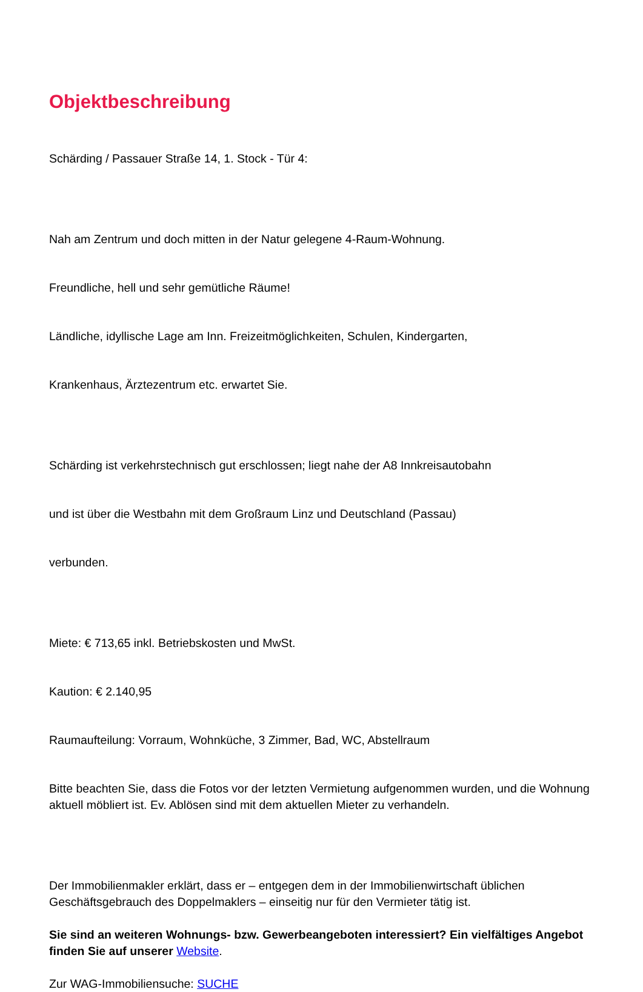Objektbeschreibung
Schärding / Passauer Straße 14, 1. Stock - Tür 4:
Nah am Zentrum und doch mitten in der Natur gelegene 4-Raum-Wohnung.
Freundliche, hell und sehr gemütliche Räume!
Ländliche, idyllische Lage am Inn. Freizeitmöglichkeiten, Schulen, Kindergarten,
Krankenhaus, Ärztezentrum etc. erwartet Sie.
Schärding ist verkehrstechnisch gut erschlossen; liegt nahe der A8 Innkreisautobahn
und ist über die Westbahn mit dem Großraum Linz und Deutschland (Passau)
verbunden.
Miete: € 713,65 inkl. Betriebskosten und MwSt.
Kaution: € 2.140,95
Raumaufteilung: Vorraum, Wohnküche, 3 Zimmer, Bad, WC, Abstellraum
Bitte beachten Sie, dass die Fotos vor der letzten Vermietung aufgenommen wurden, und die Wohnung aktuell möbliert ist. Ev. Ablösen sind mit dem aktuellen Mieter zu verhandeln.
Der Immobilienmakler erklärt, dass er – entgegen dem in der Immobilienwirtschaft üblichen Geschäftsgebrauch des Doppelmaklers – einseitig nur für den Vermieter tätig ist.
Sie sind an weiteren Wohnungs- bzw. Gewerbeangeboten interessiert? Ein vielfältiges Angebot finden Sie auf unserer Website.
Zur WAG-Immobiliensuche: SUCHE